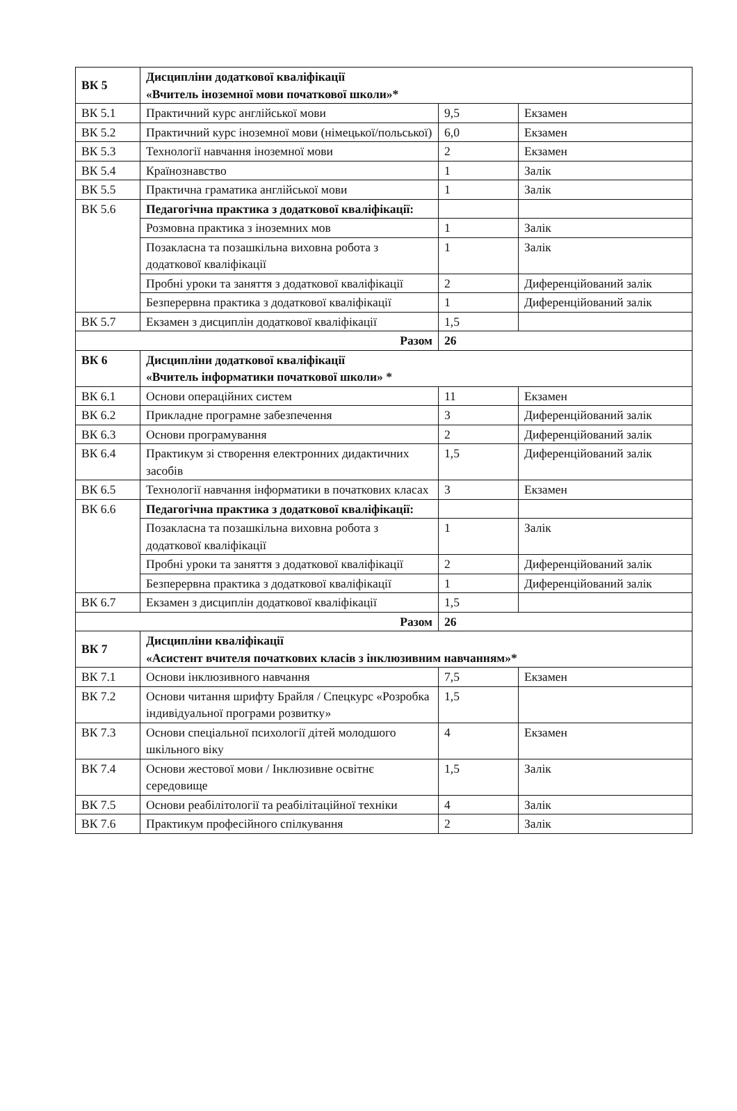| ВК 5 | Дисципліни додаткової кваліфікації «Вчитель іноземної мови початкової школи»* | | |
| ВК 5.1 | Практичний курс англійської мови | 9,5 | Екзамен |
| ВК 5.2 | Практичний курс іноземної мови (німецької/польської) | 6,0 | Екзамен |
| ВК 5.3 | Технології навчання іноземної мови | 2 | Екзамен |
| ВК 5.4 | Країнознавство | 1 | Залік |
| ВК 5.5 | Практична граматика англійської мови | 1 | Залік |
| ВК 5.6 | Педагогічна практика з додаткової кваліфікації: | | |
| | Розмовна практика з іноземних мов | 1 | Залік |
| | Позакласна та позашкільна виховна робота з додаткової кваліфікації | 1 | Залік |
| | Пробні уроки та заняття з додаткової кваліфікації | 2 | Диференційований залік |
| | Безперервна практика з додаткової кваліфікації | 1 | Диференційований залік |
| ВК 5.7 | Екзамен з дисциплін додаткової кваліфікації | 1,5 | |
| Разом | | 26 | |
| ВК 6 | Дисципліни додаткової кваліфікації «Вчитель інформатики початкової школи» * | | |
| ВК 6.1 | Основи операційних систем | 11 | Екзамен |
| ВК 6.2 | Прикладне програмне забезпечення | 3 | Диференційований залік |
| ВК 6.3 | Основи програмування | 2 | Диференційований залік |
| ВК 6.4 | Практикум зі створення електронних дидактичних засобів | 1,5 | Диференційований залік |
| ВК 6.5 | Технології навчання інформатики в початкових класах | 3 | Екзамен |
| ВК 6.6 | Педагогічна практика з додаткової кваліфікації: | | |
| | Позакласна та позашкільна виховна робота з додаткової кваліфікації | 1 | Залік |
| | Пробні уроки та заняття з додаткової кваліфікації | 2 | Диференційований залік |
| | Безперервна практика з додаткової кваліфікації | 1 | Диференційований залік |
| ВК 6.7 | Екзамен з дисциплін додаткової кваліфікації | 1,5 | |
| Разом | | 26 | |
| ВК 7 | Дисципліни кваліфікації «Асистент вчителя початкових класів з інклюзивним навчанням»* | | |
| ВК 7.1 | Основи інклюзивного навчання | 7,5 | Екзамен |
| ВК 7.2 | Основи читання шрифту Брайля / Спецкурс «Розробка індивідуальної програми розвитку» | 1,5 | |
| ВК 7.3 | Основи спеціальної психології дітей молодшого шкільного віку | 4 | Екзамен |
| ВК 7.4 | Основи жестової мови / Інклюзивне освітнє середовище | 1,5 | Залік |
| ВК 7.5 | Основи реабілітології та реабілітаційної техніки | 4 | Залік |
| ВК 7.6 | Практикум професійного спілкування | 2 | Залік |